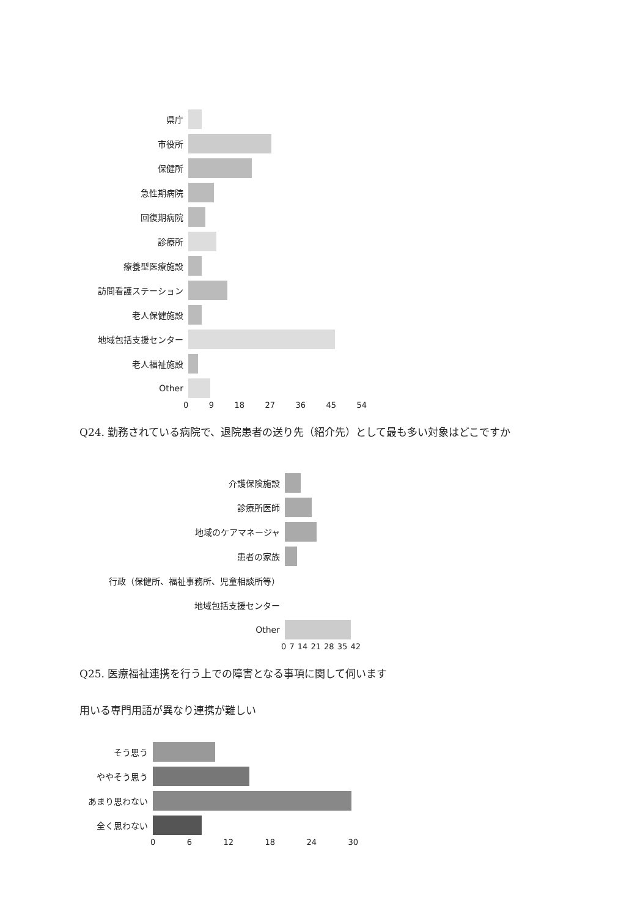県庁
市役所
保健所
急性期病院
回復期病院
診療所
療養型医療施設
訪問看護ステーション
老人保健施設
地域包括支援センター
老人福祉施設
Other
0 9 18 27 36 45 54
Q24. 勤務されている病院で、退院患者の送り先（紹介先）として最も多い対象はどこですか
介護保険施設
診療所医師
地域のケアマネージャ
患者の家族
行政（保健所、福祉事務所、児童相談所等）
地域包括支援センター
Other
0 7 14 21 28 35 42
Q25. 医療福祉連携を行う上での障害となる事項に関して伺います
用いる専門用語が異なり連携が難しい
そう思う
ややそう思う
あまり思わない
全く思わない
0 6 12 18 24 30